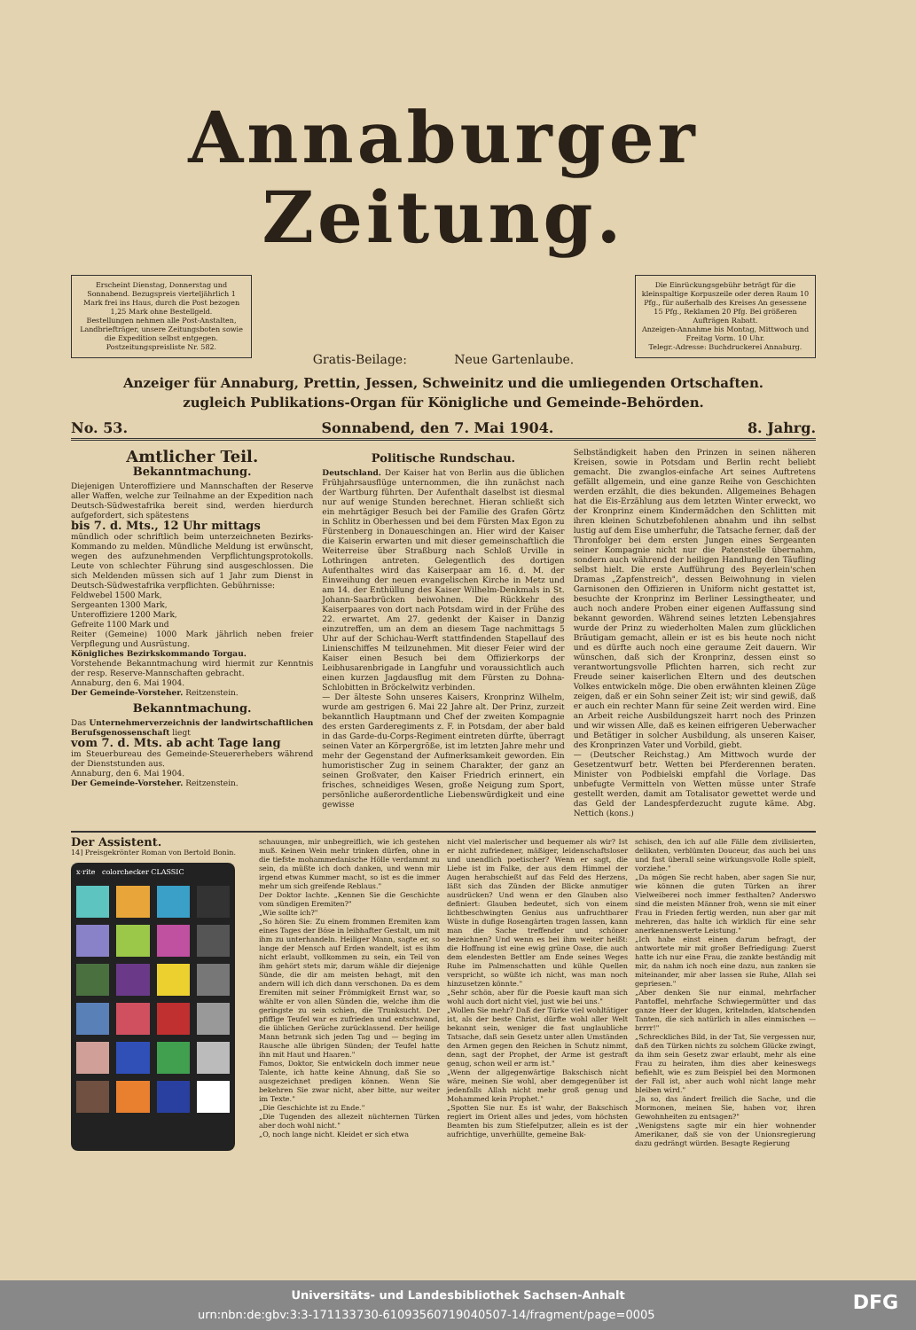Annaburger Zeitung.
Erscheint Dienstag, Donnerstag und Sonnabend. Bezugspreis vierteljährlich 1 Mark frei ins Haus, durch die Post bezogen 1,25 Mark ohne Bestellgeld.
Bestellungen nehmen alle Post-Anstalten, Landbriefträger, unsere Zeitungsboten sowie die Expedition selbst entgegen.
Postzeitungspreisliste Nr. 582.
Gratis-Beilage: Neue Gartenlaube.
Die Einrückungsgebühr beträgt für die kleinspaltige Korpuszeile oder deren Raum 10 Pfg., für außerhalb des Kreises An gesessene 15 Pfg., Reklamen 20 Pfg. Bei größeren Aufträgen Rabatt.
Anzeigen-Annahme bis Montag, Mittwoch und Freitag Vorm. 10 Uhr.
Telegr.-Adresse: Buchdruckerei Annaburg.
Anzeiger für Annaburg, Prettin, Jessen, Schweinitz und die umliegenden Ortschaften.
zugleich Publikations-Organ für Königliche und Gemeinde-Behörden.
No. 53. Sonnabend, den 7. Mai 1904. 8. Jahrg.
Amtlicher Teil.
Bekanntmachung.
Diejenigen Unteroffiziere und Mannschaften der Reserve aller Waffen, welche zur Teilnahme an der Expedition nach Deutsch-Südwestafrika bereit sind, werden hierdurch aufgefordert, sich spätestens
bis 7. d. Mts., 12 Uhr mittags
mündlich oder schriftlich beim unterzeichneten Bezirks-Kommando zu melden. Mündliche Meldung ist erwünscht, wegen des aufzunehmenden Verpflichtungsprotokolls. Leute von schlechter Führung sind ausgeschlossen. Die sich Meldenden müssen sich auf 1 Jahr zum Dienst in Deutsch-Südwestafrika verpflichten. Gebührnisse:
Feldwebel 1500 Mark,
Sergeanten 1300 Mark,
Unteroffiziere 1200 Mark,
Gefreite 1100 Mark und
Reiter (Gemeine) 1000 Mark jährlich neben freier Verpflegung und Ausrüstung.
Königliches Bezirkskommando Torgau.
Vorstehende Bekanntmachung wird hiermit zur Kenntnis der resp. Reserve-Mannschaften gebracht.
Annaburg, den 6. Mai 1904.
Der Gemeinde-Vorsteher. Reitzenstein.
Bekanntmachung.
Das Unternehmerverzeichnis der landwirtschaftlichen Berufsgenossenschaft liegt
vom 7. d. Mts. ab acht Tage lang
im Steuerbureau des Gemeinde-Steuererhebers während der Dienststunden aus.
Annaburg, den 6. Mai 1904.
Der Gemeinde-Vorsteher. Reitzenstein.
Politische Rundschau.
Deutschland. Der Kaiser hat von Berlin aus die üblichen Frühjahrsausflüge unternommen, die ihn zunächst nach der Wartburg führten. Der Aufenthalt daselbst ist diesmal nur auf wenige Stunden berechnet. Hieran schließt sich ein mehrtägiger Besuch bei der Familie des Grafen Görtz in Schlitz in Oberhessen und bei dem Fürsten Max Egon zu Fürstenberg in Donaueschingen an. Hier wird der Kaiser die Kaiserin erwarten und mit dieser gemeinschaftlich die Weiterreise über Straßburg nach Schloß Urville in Lothringen antreten. Gelegentlich des dortigen Aufenthaltes wird das Kaiserpaar am 16. d. M. der Einweihung der neuen evangelischen Kirche in Metz und am 14. der Enthüllung des Kaiser Wilhelm-Denkmals in St. Johann-Saarbrücken beiwohnen. Die Rückkehr des Kaiserpaares von dort nach Potsdam wird in der Frühe des 22. erwartet. Am 27. gedenkt der Kaiser in Danzig einzutreffen, um an dem an diesem Tage nachmittags 5 Uhr auf der Schichau-Werft stattfindenden Stapellauf des Linienschiffes M teilzunehmen. Mit dieser Feier wird der Kaiser einen Besuch bei dem Offizierkorps der Leibhusarenbrigade in Langfuhr und voraussichtlich auch einen kurzen Jagdausflug mit dem Fürsten zu Dohna-Schlobitten in Bröckelwitz verbinden.
— Der älteste Sohn unseres Kaisers, Kronprinz Wilhelm, wurde am gestrigen 6. Mai 22 Jahre alt. Der Prinz, zurzeit bekanntlich Hauptmann und Chef der zweiten Kompagnie des ersten Garderegiments z. F. in Potsdam, der aber bald in das Garde-du-Corps-Regiment eintreten dürfte, überragt seinen Vater an Körpergröße, ist im letzten Jahre mehr und mehr der Gegenstand der Aufmerksamkeit geworden. Ein humoristischer Zug in seinem Charakter, der ganz an seinen Großvater, den Kaiser Friedrich erinnert, ein frisches, schneidiges Wesen, große Neigung zum Sport, persönliche außerordentliche Liebenswürdigkeit und eine gewisse
Selbständigkeit haben den Prinzen in seinen näheren Kreisen, sowie in Potsdam und Berlin recht beliebt gemacht. Die zwanglos-einfache Art seines Auftretens gefällt allgemein, und eine ganze Reihe von Geschichten werden erzählt, die dies bekunden. Allgemeines Behagen hat die Eis-Erzählung aus dem letzten Winter erweckt, wo der Kronprinz einem Kindermädchen den Schlitten mit ihren kleinen Schutzbefohlenen abnahm und ihn selbst lustig auf dem Eise umherfuhr, die Tatsache ferner, daß der Thronfolger bei dem ersten Jungen eines Sergeanten seiner Kompagnie nicht nur die Patenstelle übernahm, sondern auch während der heiligen Handlung den Täufling selbst hielt. Die erste Aufführung des Beyerlein'schen Dramas „Zapfenstreich", dessen Beiwohnung in vielen Garnisonen den Offizieren in Uniform nicht gestattet ist, besuchte der Kronprinz im Berliner Lessingtheater, und auch noch andere Proben einer eigenen Auffassung sind bekannt geworden. Während seines letzten Lebensjahres wurde der Prinz zu wiederholten Malen zum glücklichen Bräutigam gemacht, allein er ist es bis heute noch nicht und es dürfte auch noch eine geraume Zeit dauern. Wir wünschen, daß sich der Kronprinz, dessen einst so verantwortungsvolle Pflichten harren, sich recht zur Freude seiner kaiserlichen Eltern und des deutschen Volkes entwickeln möge. Die oben erwähnten kleinen Züge zeigen, daß er ein Sohn seiner Zeit ist; wir sind gewiß, daß er auch ein rechter Mann für seine Zeit werden wird. Eine an Arbeit reiche Ausbildungszeit harrt noch des Prinzen und wir wissen Alle, daß es keinen eifrigeren Ueberwacher und Betätiger in solcher Ausbildung, als unseren Kaiser, des Kronprinzen Vater und Vorbild, giebt.
— (Deutscher Reichstag.) Am Mittwoch wurde der Gesetzentwurf betr. Wetten bei Pferderennen beraten. Minister von Podbielski empfahl die Vorlage. Das unbefugte Vermitteln von Wetten müsse unter Strafe gestellt werden, damit am Totalisator gewettet werde und das Geld der Landespferdezucht zugute käme. Abg. Nettich (kons.)
Der Assistent.
14] Preisgekrönter Roman von Bertold Bonin.
x·rite colorchecker CLASSIC
schauungen, mir unbegreiflich, wie ich gestehen muß. Keinen Wein mehr trinken dürfen, ohne in die tiefste mohammedanische Hölle verdammt zu sein, da müßte ich doch danken, und wenn mir irgend etwas Kummer macht, so ist es die immer mehr um sich greifende Reblaus."
Der Doktor lachte. „Kennen Sie die Geschichte vom sündigen Eremiten?"
„Wie sollte ich?"
„So hören Sie: Zu einem frommen Eremiten kam eines Tages der Böse in leibhafter Gestalt, um mit ihm zu unterhandeln. Heiliger Mann, sagte er, so lange der Mensch auf Erden wandelt, ist es ihm nicht erlaubt, vollkommen zu sein, ein Teil von ihm gehört stets mir, darum wähle dir diejenige Sünde, die dir am meisten behagt, mit den andern will ich dich dann verschonen. Da es dem Eremiten mit seiner Frömmigkeit Ernst war, so wählte er von allen Sünden die, welche ihm die geringste zu sein schien, die Trunksucht. Der pfiffige Teufel war es zufrieden und entschwand, die üblichen Gerüche zurücklassend. Der heilige Mann betrank sich jeden Tag und — beging im Rausche alle übrigen Sünden; der Teufel hatte ihn mit Haut und Haaren."
Famos, Doktor, Sie entwickeln doch immer neue Talente, ich hatte keine Ahnung, daß Sie so ausgezeichnet predigen können. Wenn Sie bekehren Sie zwar nicht, aber bitte, nur weiter im Texte."
„Die Geschichte ist zu Ende."
„Die Tugenden des allezeit nüchternen Türken aber doch wohl nicht."
„O, noch lange nicht. Kleidet er sich etwa
nicht viel malerischer und bequemer als wir? Ist er nicht zufriedener, mäßiger, leidenschaftsloser und unendlich poetischer? Wenn er sagt, die Liebe ist im Falke, der aus dem Himmel der Augen herabschießt auf das Feld des Herzens, läßt sich das Zünden der Blicke anmutiger ausdrücken? Und wenn er den Glauben also definiert: Glauben bedeutet, sich von einem lichtbeschwingten Genius aus unfruchtbarer Wüste in dufige Rosengärten tragen lassen, kann man die Sache treffender und schöner bezeichnen? Und wenn es bei ihm weiter heißt: die Hoffnung ist eine ewig grüne Oase, die auch dem elendesten Bettler am Ende seines Weges Ruhe im Palmenschatten und kühle Quellen verspricht, so wüßte ich nicht, was man noch hinzusetzen könnte."
„Sehr schön, aber für die Poesie kauft man sich wohl auch dort nicht viel, just wie bei uns."
„Wollen Sie mehr? Daß der Türke viel wohltätiger ist, als der beste Christ, dürfte wohl aller Welt bekannt sein, weniger die fast unglaubliche Tatsache, daß sein Gesetz unter allen Umständen den Armen gegen den Reichen in Schutz nimmt, denn, sagt der Prophet, der Arme ist gestraft genug, schon weil er arm ist."
„Wenn der allgegenwärtige Bakschisch nicht wäre, meinen Sie wohl, aber demgegenüber ist jedenfalls Allah nicht mehr groß genug und Mohammed kein Prophet."
„Spotten Sie nur. Es ist wahr, der Bakschisch regiert im Orient alles und jedes, vom höchsten Beamten bis zum Stiefelputzer, allein es ist der aufrichtige, unverhüllte, gemeine Bak-
schisch, den ich auf alle Fälle dem zivilisierten, delikaten, verblümten Douceur, das auch bei uns und fast überall seine wirkungsvolle Rolle spielt, vorziehe."
„Da mögen Sie recht haben, aber sagen Sie nur, wie können die guten Türken an ihrer Vielweiberei noch immer festhalten? Anderswo sind die meisten Männer froh, wenn sie mit einer Frau in Frieden fertig werden, nun aber gar mit mehreren, das halte ich wirklich für eine sehr anerkennenswerte Leistung."
„Ich habe einst einen darum befragt, der antwortete mir mit großer Befriedigung: Zuerst hatte ich nur eine Frau, die zankte beständig mit mir, da nahm ich noch eine dazu, nun zanken sie miteinander, mir aber lassen sie Ruhe, Allah sei gepriesen."
„Aber denken Sie nur einmal, mehrfacher Pantoffel, mehrfache Schwiegermütter und das ganze Heer der klugen, kritelnden, klatschenden Tanten, die sich natürlich in alles einmischen — brrrr!"
„Schreckliches Bild, in der Tat, Sie vergessen nur, daß den Türken nichts zu solchem Glücke zwingt, da ihm sein Gesetz zwar erlaubt, mehr als eine Frau zu heiraten, ihm dies aber keineswegs befiehlt, wie es zum Beispiel bei den Mormonen der Fall ist, aber auch wohl nicht lange mehr bleiben wird."
„Ja so, das ändert freilich die Sache, und die Mormonen, meinen Sie, haben vor, ihren Gewohnheiten zu entsagen?"
„Wenigstens sagte mir ein hier wohnender Amerikaner, daß sie von der Unionsregierung dazu gedrängt würden. Besagte Regierung
Universitäts- und Landesbibliothek Sachsen-Anhalt
urn:nbn:de:gbv:3:3-171133730-6109356071904050​7-14/fragment/page=0005 DFG